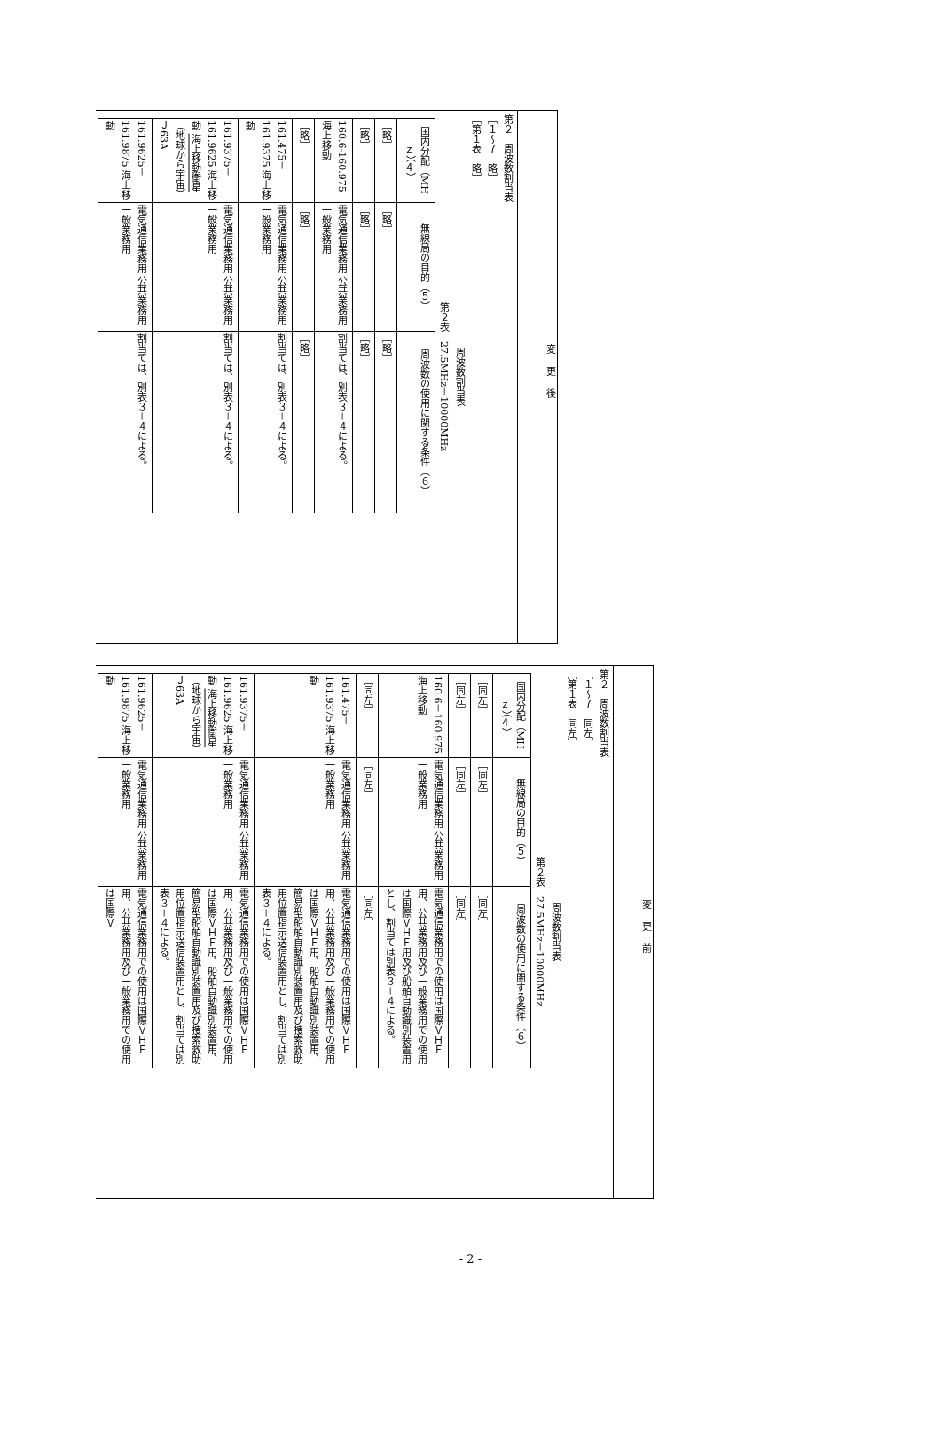変更後
第２　周波数割当表
［１～７　略］
［第１表　略］
周波数割当表
第２表　27.5MHz－10000MHz
| 国内分配（MHｚ）（４） | 無線局の目的（５） | 周波数の使用に関する条件（６） |
| --- | --- | --- |
| ［略］ | ［略］ | ［略］ |
| ［略］ | ［略］ | ［略］ |
| 160.6-160.975 海上移動 | 電気通信業務用 公共業務用 一般業務用 | 割当ては、別表３－４による。 |
| ［略］ | ［略］ | ［略］ |
| 161.475－161.9375 海上移動 | 電気通信業務用 公共業務用 一般業務用 | 割当ては、別表３－４による。 |
| 161.9375－161.9625 海上移動 海上移動衛星 （地球から宇宙） Ｊ63A | 電気通信業務用 公共業務用 一般業務用 | 割当ては、別表３－４による。 |
| 161.9625－161.9875 海上移動 | 電気通信業務用 公共業務用 一般業務用 | 割当ては、別表３－４による。 |
変更前
第２　周波数割当表
［１～７　同左］
［第１表　同左］
周波数割当表
第２表　27.5MHz－10000MHz
| 国内分配（MHｚ）（４） | 無線局の目的（５） | 周波数の使用に関する条件（６） |
| --- | --- | --- |
| ［同左］ | ［同左］ | ［同左］ |
| ［同左］ | ［同左］ | ［同左］ |
| 160.6－160.975 海上移動 | 電気通信業務用 公共業務用 一般業務用 | 電気通信業務用での使用は国際ＶＨＦ用、公共業務用及び一般業務用での使用は国際ＶＨＦ用及び船舶自動識別装置用とし、割当ては別表３－４による。 |
| ［同左］ | ［同左］ | ［同左］ |
| 161.475－161.9375 海上移動 | 電気通信業務用 公共業務用 一般業務用 | 電気通信業務用での使用は国際ＶＨＦ用、公共業務用及び一般業務用での使用は国際ＶＨＦ用、船舶自動識別装置用、簡易型船舶自動識別装置用及び捜索救助用位置指示送信装置用とし、割当ては別表３－４による。 |
| 161.9375－161.9625 海上移動 海上移動衛星 （地球から宇宙） Ｊ63A | 電気通信業務用 公共業務用 一般業務用 | 電気通信業務用での使用は国際ＶＨＦ用、公共業務用及び一般業務用での使用は国際ＶＨＦ用、船舶自動識別装置用、簡易型船舶自動識別装置用及び捜索救助用位置指示送信装置用とし、割当ては別表３－４による。 |
| 161.9625－161.9875 海上移動 | 電気通信業務用 公共業務用 一般業務用 | 電気通信業務用での使用は国際ＶＨＦ用、公共業務用及び一般業務用での使用は国際Ｖ |
- 2 -